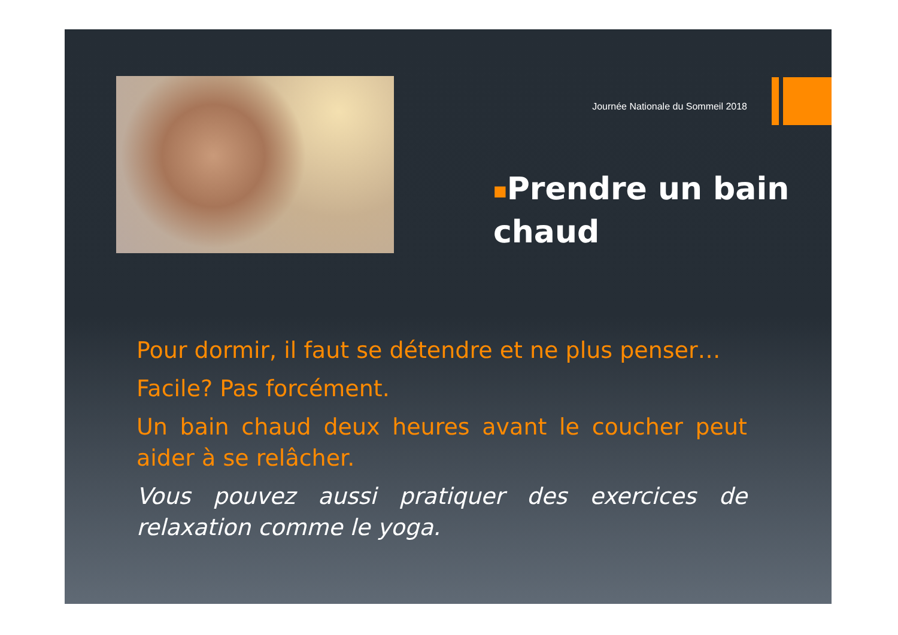Journée Nationale du Sommeil 2018
■Prendre un bain chaud
Pour dormir, il faut se détendre et ne plus penser…
Facile? Pas forcément.
Un bain chaud deux heures avant le coucher peut aider à se relâcher.
Vous pouvez aussi pratiquer des exercices de relaxation comme le yoga.